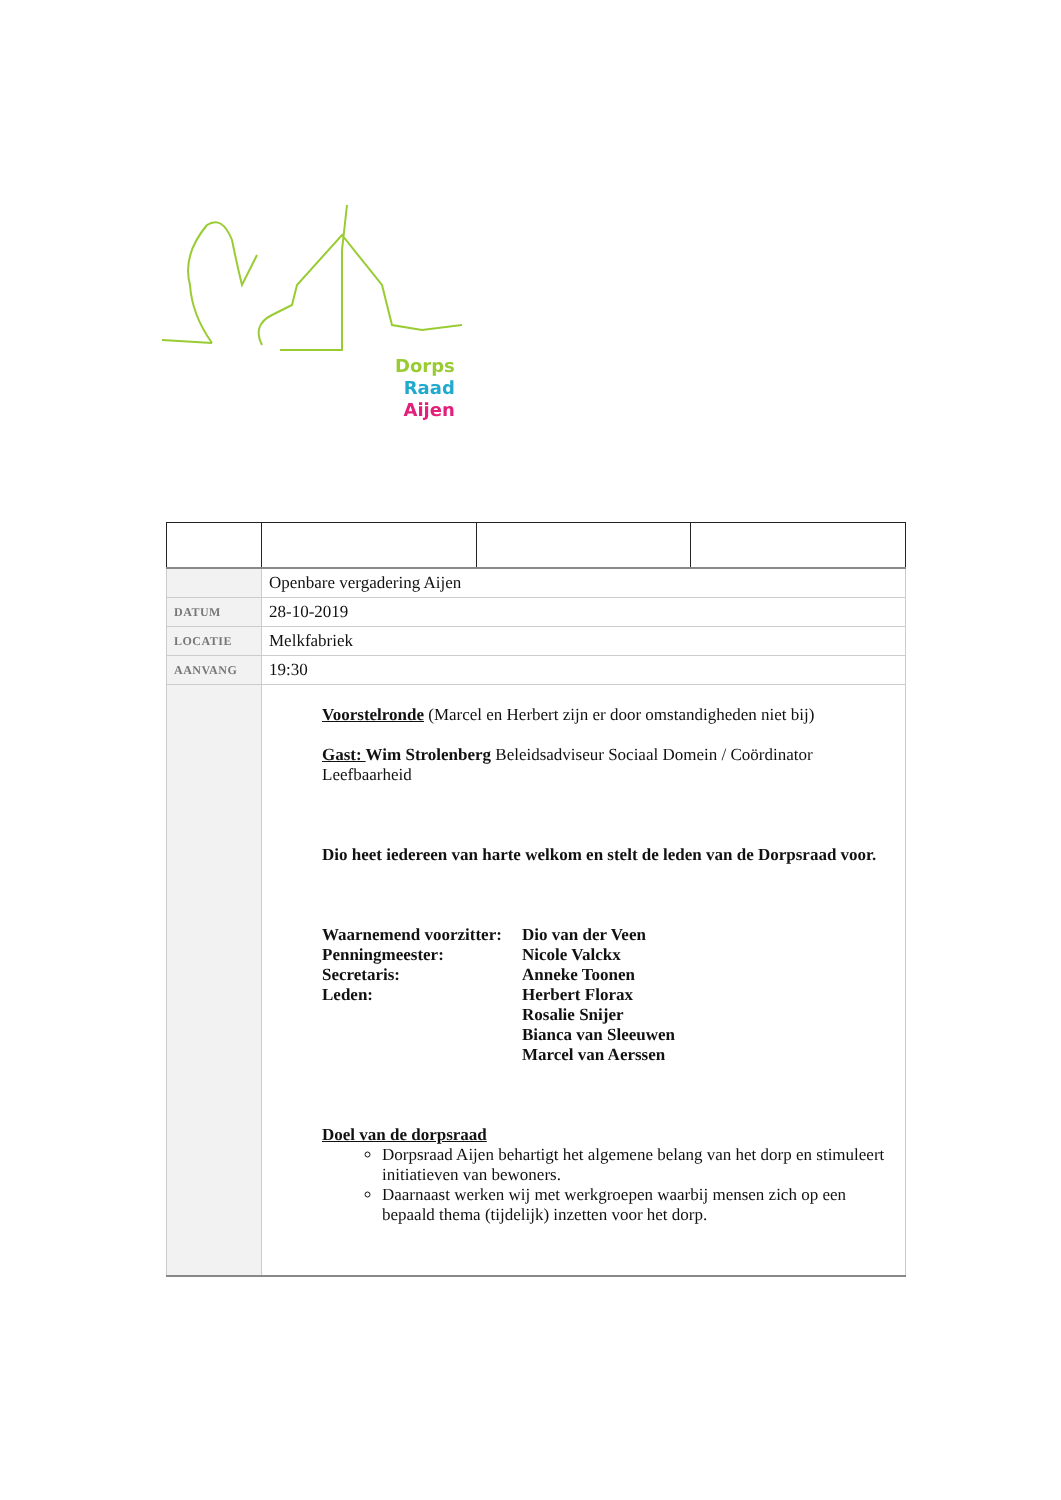Dorps
Raad
Aijen
| | Openbare vergadering Aijen | | |
| DATUM | 28-10-2019 | | |
| LOCATIE | Melkfabriek | | |
| AANVANG | 19:30 | | |
| | Voorstelronde (Marcel en Herbert zijn er door omstandigheden niet bij) Gast: Wim Strolenberg Beleidsadviseur Sociaal Domein / Coördinator Leefbaarheid Dio heet iedereen van harte welkom en stelt de leden van de Dorpsraad voor. Waarnemend voorzitter: Dio van der Veen Penningmeester: Nicole Valckx Secretaris: Anneke Toonen Leden: Herbert Florax Rosalie Snijer Bianca van Sleeuwen Marcel van Aerssen Doel van de dorpsraad Dorpsraad Aijen behartigt het algemene belang van het dorp en stimuleert initiatieven van bewoners. Daarnaast werken wij met werkgroepen waarbij mensen zich op een bepaald thema (tijdelijk) inzetten voor het dorp. | | |